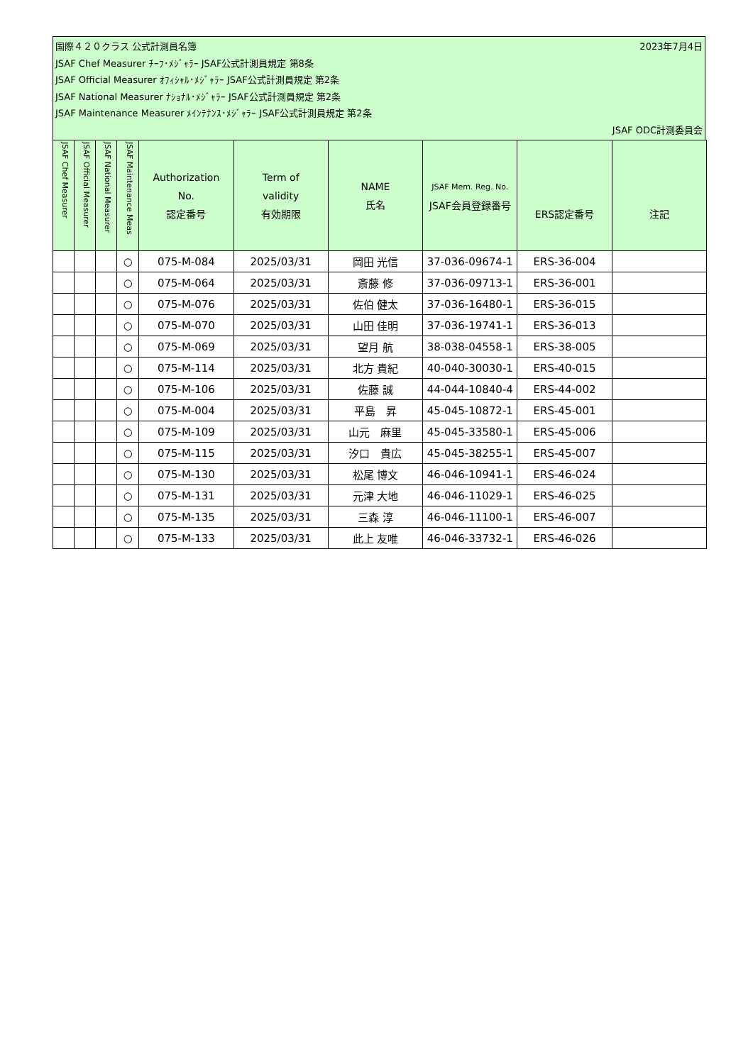国際４２０クラス 公式計測員名簿 2023年7月4日
JSAF Chef Measurer ﾁｰﾌ･ﾒｼﾞｬﾗｰ JSAF公式計測員規定 第8条
JSAF Official Measurer ｵﾌｨｼｬﾙ･ﾒｼﾞｬﾗｰ JSAF公式計測員規定 第2条
JSAF National Measurer ﾅｼｮﾅﾙ･ﾒｼﾞｬﾗｰ JSAF公式計測員規定 第2条
JSAF Maintenance Measurer ﾒｲﾝﾃﾅﾝｽ･ﾒｼﾞｬﾗｰ JSAF公式計測員規定 第2条
JSAF ODC計測委員会
| JSAF Chef Measurer | JSAF Official Measurer | JSAF National Measurer | JSAF Maintenance Meas | Authorization No. 認定番号 | Term of validity 有効期限 | NAME 氏名 | JSAF Mem. Reg. No. JSAF会員登録番号 | ERS認定番号 | 注記 |
| --- | --- | --- | --- | --- | --- | --- | --- | --- | --- |
| | | | ○ | 075-M-084 | 2025/03/31 | 岡田 光信 | 37-036-09674-1 | ERS-36-004 | |
| | | | ○ | 075-M-064 | 2025/03/31 | 斎藤 修 | 37-036-09713-1 | ERS-36-001 | |
| | | | ○ | 075-M-076 | 2025/03/31 | 佐伯 健太 | 37-036-16480-1 | ERS-36-015 | |
| | | | ○ | 075-M-070 | 2025/03/31 | 山田 佳明 | 37-036-19741-1 | ERS-36-013 | |
| | | | ○ | 075-M-069 | 2025/03/31 | 望月 航 | 38-038-04558-1 | ERS-38-005 | |
| | | | ○ | 075-M-114 | 2025/03/31 | 北方 貴紀 | 40-040-30030-1 | ERS-40-015 | |
| | | | ○ | 075-M-106 | 2025/03/31 | 佐藤 誠 | 44-044-10840-4 | ERS-44-002 | |
| | | | ○ | 075-M-004 | 2025/03/31 | 平島 昇 | 45-045-10872-1 | ERS-45-001 | |
| | | | ○ | 075-M-109 | 2025/03/31 | 山元 麻里 | 45-045-33580-1 | ERS-45-006 | |
| | | | ○ | 075-M-115 | 2025/03/31 | 汐口 貴広 | 45-045-38255-1 | ERS-45-007 | |
| | | | ○ | 075-M-130 | 2025/03/31 | 松尾 博文 | 46-046-10941-1 | ERS-46-024 | |
| | | | ○ | 075-M-131 | 2025/03/31 | 元津 大地 | 46-046-11029-1 | ERS-46-025 | |
| | | | ○ | 075-M-135 | 2025/03/31 | 三森 淳 | 46-046-11100-1 | ERS-46-007 | |
| | | | ○ | 075-M-133 | 2025/03/31 | 此上 友唯 | 46-046-33732-1 | ERS-46-026 | |